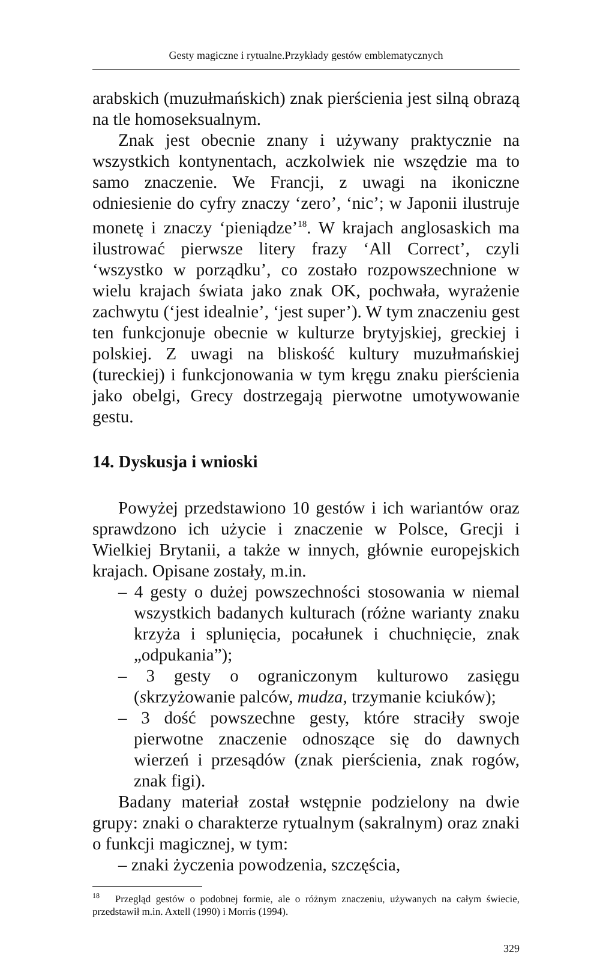Gesty magiczne i rytualne.Przykłady gestów emblematycznych
arabskich (muzułmańskich) znak pierścienia jest silną obrazą na tle homoseksualnym.
Znak jest obecnie znany i używany praktycznie na wszystkich kontynentach, aczkolwiek nie wszędzie ma to samo znaczenie. We Francji, z uwagi na ikoniczne odniesienie do cyfry znaczy ‘zero’, ‘nic’; w Japonii ilustruje monetę i znaczy ‘pieniądze’<sup>18</sup>. W krajach anglosaskich ma ilustrować pierwsze litery frazy ‘All Correct’, czyli ‘wszystko w porządku’, co zostało rozpowszechnione w wielu krajach świata jako znak OK, pochwała, wyrażenie zachwytu (‘jest idealnie’, ‘jest super’). W tym znaczeniu gest ten funkcjonuje obecnie w kulturze brytyjskiej, greckiej i polskiej. Z uwagi na bliskość kultury muzułmańskiej (tureckiej) i funkcjonowania w tym kręgu znaku pierścienia jako obelgi, Grecy dostrzegają pierwotne umotywowanie gestu.
14. Dyskusja i wnioski
Powyżej przedstawiono 10 gestów i ich wariantów oraz sprawdzono ich użycie i znaczenie w Polsce, Grecji i Wielkiej Brytanii, a także w innych, głównie europejskich krajach. Opisane zostały, m.in.
– 4 gesty o dużej powszechności stosowania w niemal wszystkich badanych kulturach (różne warianty znaku krzyża i splunięcia, pocałunek i chuchnięcie, znak „odpukania”);
– 3 gesty o ograniczonym kulturowo zasięgu (skrzyżowanie palców, mudza, trzymanie kciuków);
– 3 dość powszechne gesty, które straciły swoje pierwotne znaczenie odnoszące się do dawnych wierzeń i przesądów (znak pierścienia, znak rogów, znak figi).
Badany materiał został wstępnie podzielony na dwie grupy: znaki o charakterze rytualnym (sakralnym) oraz znaki o funkcji magicznej, w tym:
– znaki życzenia powodzenia, szczęścia,
<sup>18</sup> Przegląd gestów o podobnej formie, ale o różnym znaczeniu, używanych na całym świecie, przedstawił m.in. Axtell (1990) i Morris (1994).
329